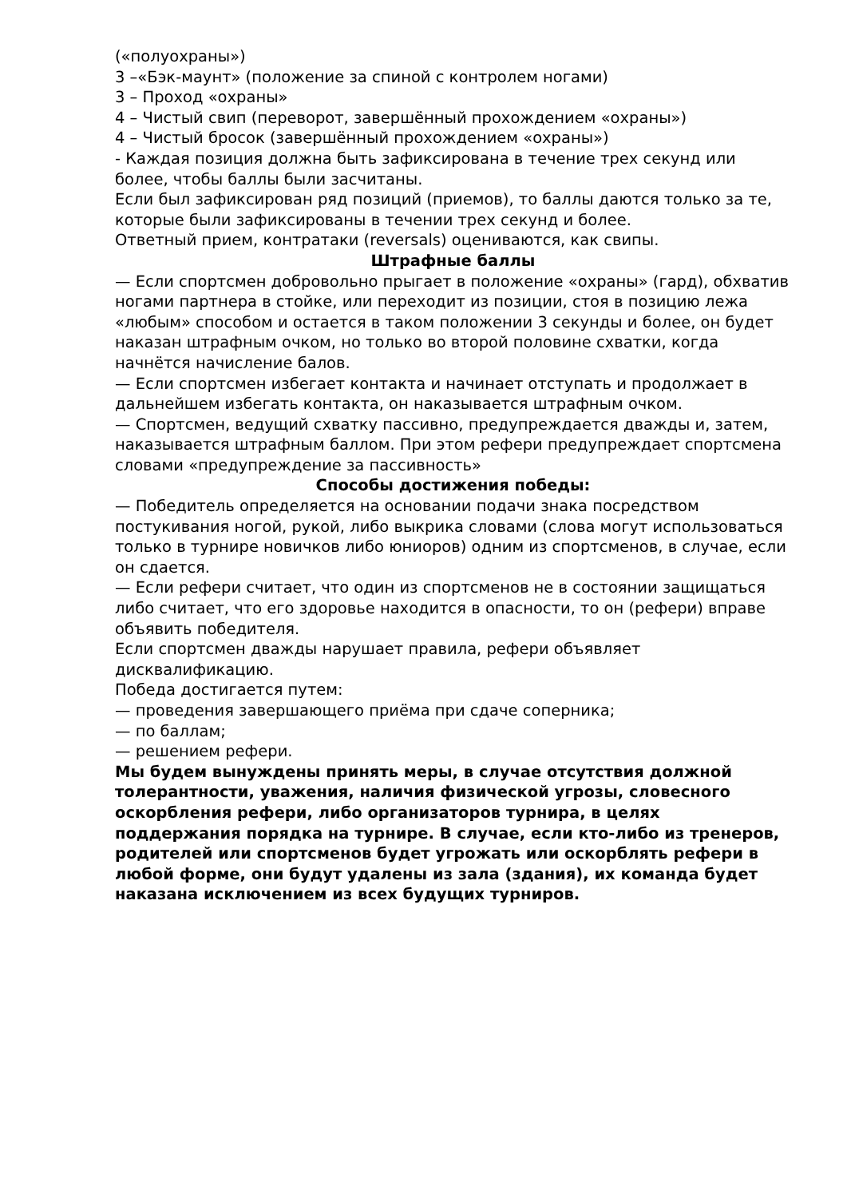(«полуохраны»)
3 –«Бэк-маунт» (положение за спиной с контролем ногами)
3 – Проход «охраны»
4 – Чистый свип (переворот, завершённый прохождением «охраны»)
4 – Чистый бросок (завершённый прохождением «охраны»)
- Каждая позиция должна быть зафиксирована в течение трех секунд или более, чтобы баллы были засчитаны.
Если был зафиксирован ряд позиций (приемов), то баллы даются только за те, которые были зафиксированы в течении трех секунд и более.
Ответный прием, контратаки (reversals) оцениваются, как свипы.
Штрафные баллы
— Если спортсмен добровольно прыгает в положение «охраны» (гард), обхватив ногами партнера в стойке, или переходит из позиции, стоя в позицию лежа «любым» способом и остается в таком положении 3 секунды и более, он будет наказан штрафным очком, но только во второй половине схватки, когда начнётся начисление балов.
— Если спортсмен избегает контакта и начинает отступать и продолжает в дальнейшем избегать контакта, он наказывается штрафным очком.
— Спортсмен, ведущий схватку пассивно, предупреждается дважды и, затем, наказывается штрафным баллом. При этом рефери предупреждает спортсмена словами «предупреждение за пассивность»
Способы достижения победы:
— Победитель определяется на основании подачи знака посредством постукивания ногой, рукой, либо выкрика словами (слова могут использоваться только в турнире новичков либо юниоров) одним из спортсменов, в случае, если он сдается.
— Если рефери считает, что один из спортсменов не в состоянии защищаться либо считает, что его здоровье находится в опасности, то он (рефери) вправе объявить победителя.
Если спортсмен дважды нарушает правила, рефери объявляет дисквалификацию.
Победа достигается путем:
— проведения завершающего приёма при сдаче соперника;
— по баллам;
— решением рефери.
Мы будем вынуждены принять меры, в случае отсутствия должной толерантности, уважения, наличия физической угрозы, словесного оскорбления рефери, либо организаторов турнира, в целях поддержания порядка на турнире. В случае, если кто-либо из тренеров, родителей или спортсменов будет угрожать или оскорблять рефери в любой форме, они будут удалены из зала (здания), их команда будет наказана исключением из всех будущих турниров.